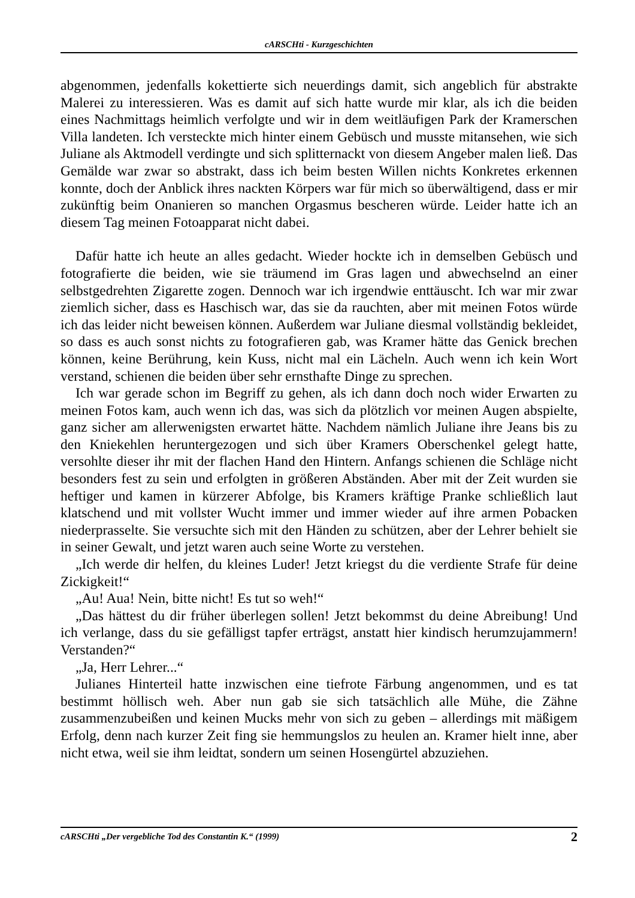cARSCHti - Kurzgeschichten
abgenommen, jedenfalls kokettierte sich neuerdings damit, sich angeblich für abstrakte Malerei zu interessieren. Was es damit auf sich hatte wurde mir klar, als ich die beiden eines Nachmittags heimlich verfolgte und wir in dem weitläufigen Park der Kramerschen Villa landeten. Ich versteckte mich hinter einem Gebüsch und musste mitansehen, wie sich Juliane als Aktmodell verdingte und sich splitternackt von diesem Angeber malen ließ. Das Gemälde war zwar so abstrakt, dass ich beim besten Willen nichts Konkretes erkennen konnte, doch der Anblick ihres nackten Körpers war für mich so überwältigend, dass er mir zukünftig beim Onanieren so manchen Orgasmus bescheren würde. Leider hatte ich an diesem Tag meinen Fotoapparat nicht dabei.
Dafür hatte ich heute an alles gedacht. Wieder hockte ich in demselben Gebüsch und fotografierte die beiden, wie sie träumend im Gras lagen und abwechselnd an einer selbstgedrehten Zigarette zogen. Dennoch war ich irgendwie enttäuscht. Ich war mir zwar ziemlich sicher, dass es Haschisch war, das sie da rauchten, aber mit meinen Fotos würde ich das leider nicht beweisen können. Außerdem war Juliane diesmal vollständig bekleidet, so dass es auch sonst nichts zu fotografieren gab, was Kramer hätte das Genick brechen können, keine Berührung, kein Kuss, nicht mal ein Lächeln. Auch wenn ich kein Wort verstand, schienen die beiden über sehr ernsthafte Dinge zu sprechen.
Ich war gerade schon im Begriff zu gehen, als ich dann doch noch wider Erwarten zu meinen Fotos kam, auch wenn ich das, was sich da plötzlich vor meinen Augen abspielte, ganz sicher am allerwenigsten erwartet hätte. Nachdem nämlich Juliane ihre Jeans bis zu den Kniekehlen heruntergezogen und sich über Kramers Oberschenkel gelegt hatte, versohlte dieser ihr mit der flachen Hand den Hintern. Anfangs schienen die Schläge nicht besonders fest zu sein und erfolgten in größeren Abständen. Aber mit der Zeit wurden sie heftiger und kamen in kürzerer Abfolge, bis Kramers kräftige Pranke schließlich laut klatschend und mit vollster Wucht immer und immer wieder auf ihre armen Pobacken niederprasselte. Sie versuchte sich mit den Händen zu schützen, aber der Lehrer behielt sie in seiner Gewalt, und jetzt waren auch seine Worte zu verstehen.
„Ich werde dir helfen, du kleines Luder! Jetzt kriegst du die verdiente Strafe für deine Zickigkeit!“
„Au! Aua! Nein, bitte nicht! Es tut so weh!“
„Das hättest du dir früher überlegen sollen! Jetzt bekommst du deine Abreibung! Und ich verlange, dass du sie gefälligst tapfer erträgst, anstatt hier kindisch herumzujammern! Verstanden?“
„Ja, Herr Lehrer...“
Julianes Hinterteil hatte inzwischen eine tiefrote Färbung angenommen, und es tat bestimmt höllisch weh. Aber nun gab sie sich tatsächlich alle Mühe, die Zähne zusammenzubeißen und keinen Mucks mehr von sich zu geben – allerdings mit mäßigem Erfolg, denn nach kurzer Zeit fing sie hemmungslos zu heulen an. Kramer hielt inne, aber nicht etwa, weil sie ihm leidtat, sondern um seinen Hosengürtel abzuziehen.
cARSCHti „Der vergebliche Tod des Constantin K.“ (1999) 2